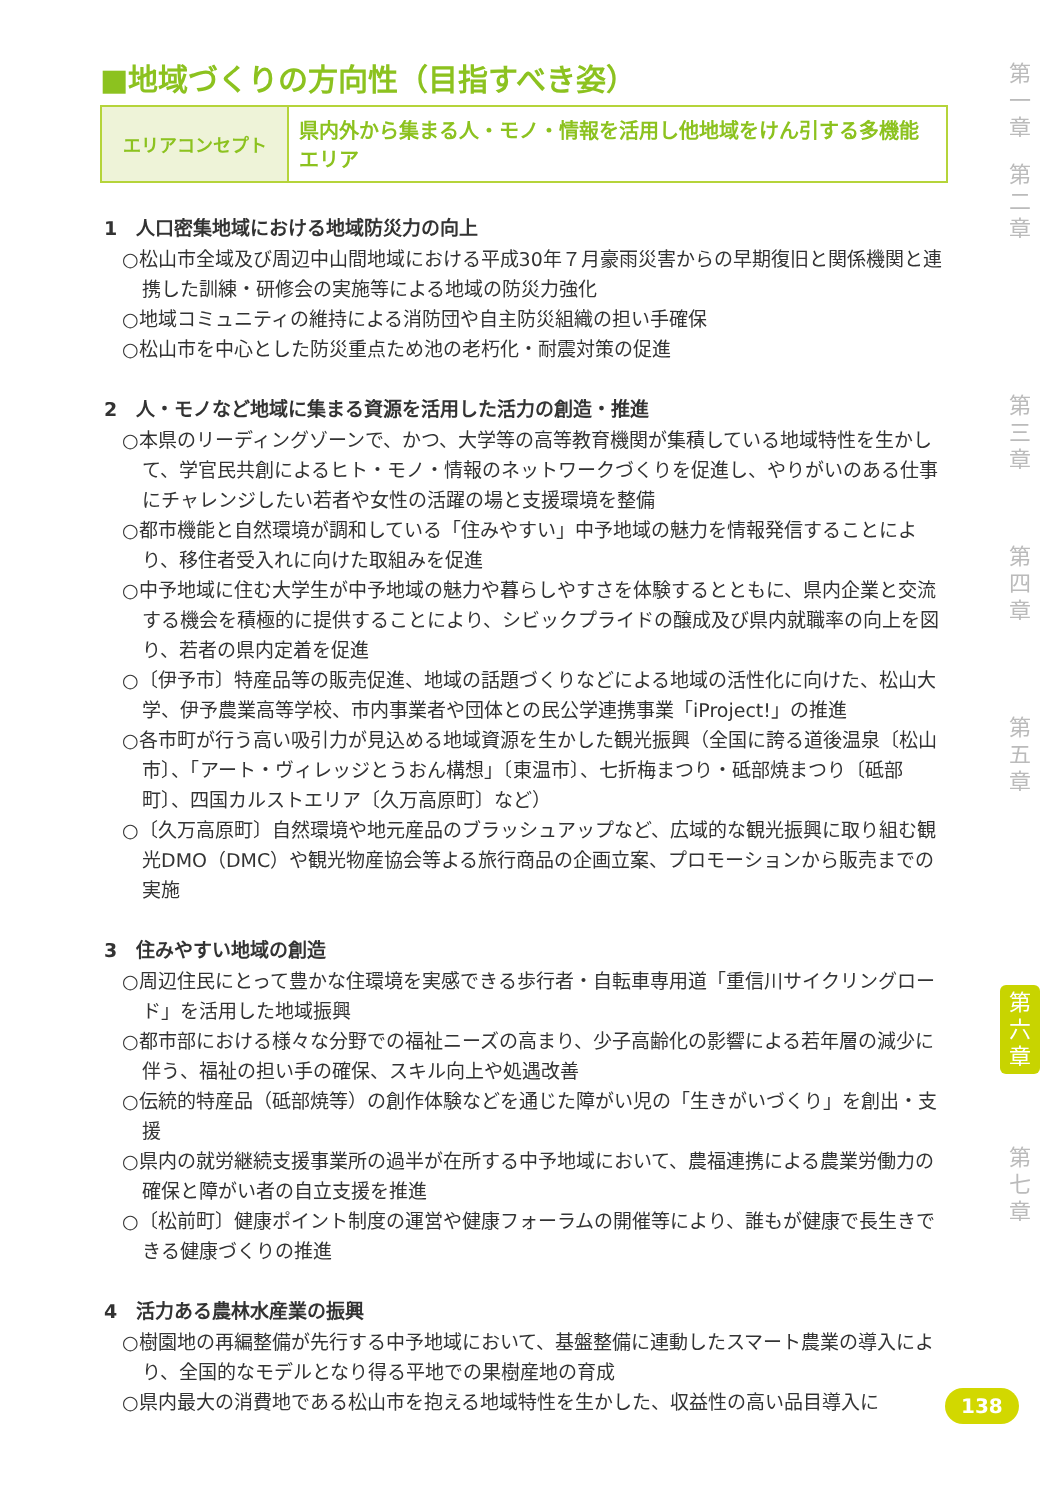■地域づくりの方向性（目指すべき姿）
| エリアコンセプト | 県内外から集まる人・モノ・情報を活用し他地域をけん引する多機能エリア |
1　人口密集地域における地域防災力の向上
○松山市全域及び周辺中山間地域における平成30年７月豪雨災害からの早期復旧と関係機関と連携した訓練・研修会の実施等による地域の防災力強化
○地域コミュニティの維持による消防団や自主防災組織の担い手確保
○松山市を中心とした防災重点ため池の老朽化・耐震対策の促進
2　人・モノなど地域に集まる資源を活用した活力の創造・推進
○本県のリーディングゾーンで、かつ、大学等の高等教育機関が集積している地域特性を生かして、学官民共創によるヒト・モノ・情報のネットワークづくりを促進し、やりがいのある仕事にチャレンジしたい若者や女性の活躍の場と支援環境を整備
○都市機能と自然環境が調和している「住みやすい」中予地域の魅力を情報発信することにより、移住者受入れに向けた取組みを促進
○中予地域に住む大学生が中予地域の魅力や暮らしやすさを体験するとともに、県内企業と交流する機会を積極的に提供することにより、シビックプライドの醸成及び県内就職率の向上を図り、若者の県内定着を促進
○〔伊予市〕特産品等の販売促進、地域の話題づくりなどによる地域の活性化に向けた、松山大学、伊予農業高等学校、市内事業者や団体との民公学連携事業「iProject!」の推進
○各市町が行う高い吸引力が見込める地域資源を生かした観光振興（全国に誇る道後温泉〔松山市〕、「アート・ヴィレッジとうおん構想」〔東温市〕、七折梅まつり・砥部焼まつり〔砥部町〕、四国カルストエリア〔久万高原町〕など）
○〔久万高原町〕自然環境や地元産品のブラッシュアップなど、広域的な観光振興に取り組む観光DMO（DMC）や観光物産協会等よる旅行商品の企画立案、プロモーションから販売までの実施
3　住みやすい地域の創造
○周辺住民にとって豊かな住環境を実感できる歩行者・自転車専用道「重信川サイクリングロード」を活用した地域振興
○都市部における様々な分野での福祉ニーズの高まり、少子高齢化の影響による若年層の減少に伴う、福祉の担い手の確保、スキル向上や処遇改善
○伝統的特産品（砥部焼等）の創作体験などを通じた障がい児の「生きがいづくり」を創出・支援
○県内の就労継続支援事業所の過半が在所する中予地域において、農福連携による農業労働力の確保と障がい者の自立支援を推進
○〔松前町〕健康ポイント制度の運営や健康フォーラムの開催等により、誰もが健康で長生きできる健康づくりの推進
4　活力ある農林水産業の振興
○樹園地の再編整備が先行する中予地域において、基盤整備に連動したスマート農業の導入により、全国的なモデルとなり得る平地での果樹産地の育成
○県内最大の消費地である松山市を抱える地域特性を生かした、収益性の高い品目導入に
第
一
章
第
二
章
第
三
章
第
四
章
第
五
章
第
六
章
第
七
章
138